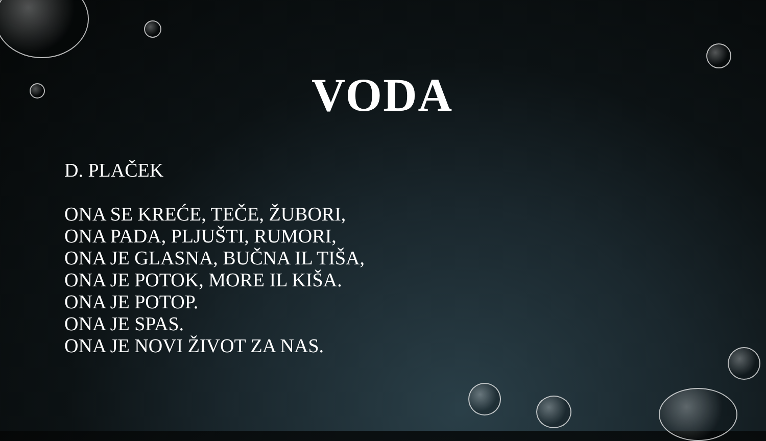VODA
D. PLAČEK
ONA SE KREĆE, TEČE, ŽUBORI,
ONA PADA, PLJUŠTI, RUMORI,
ONA JE GLASNA, BUČNA IL TIŠA,
ONA JE POTOK, MORE IL KIŠA.
ONA JE POTOP.
ONA JE SPAS.
ONA JE NOVI ŽIVOT ZA NAS.